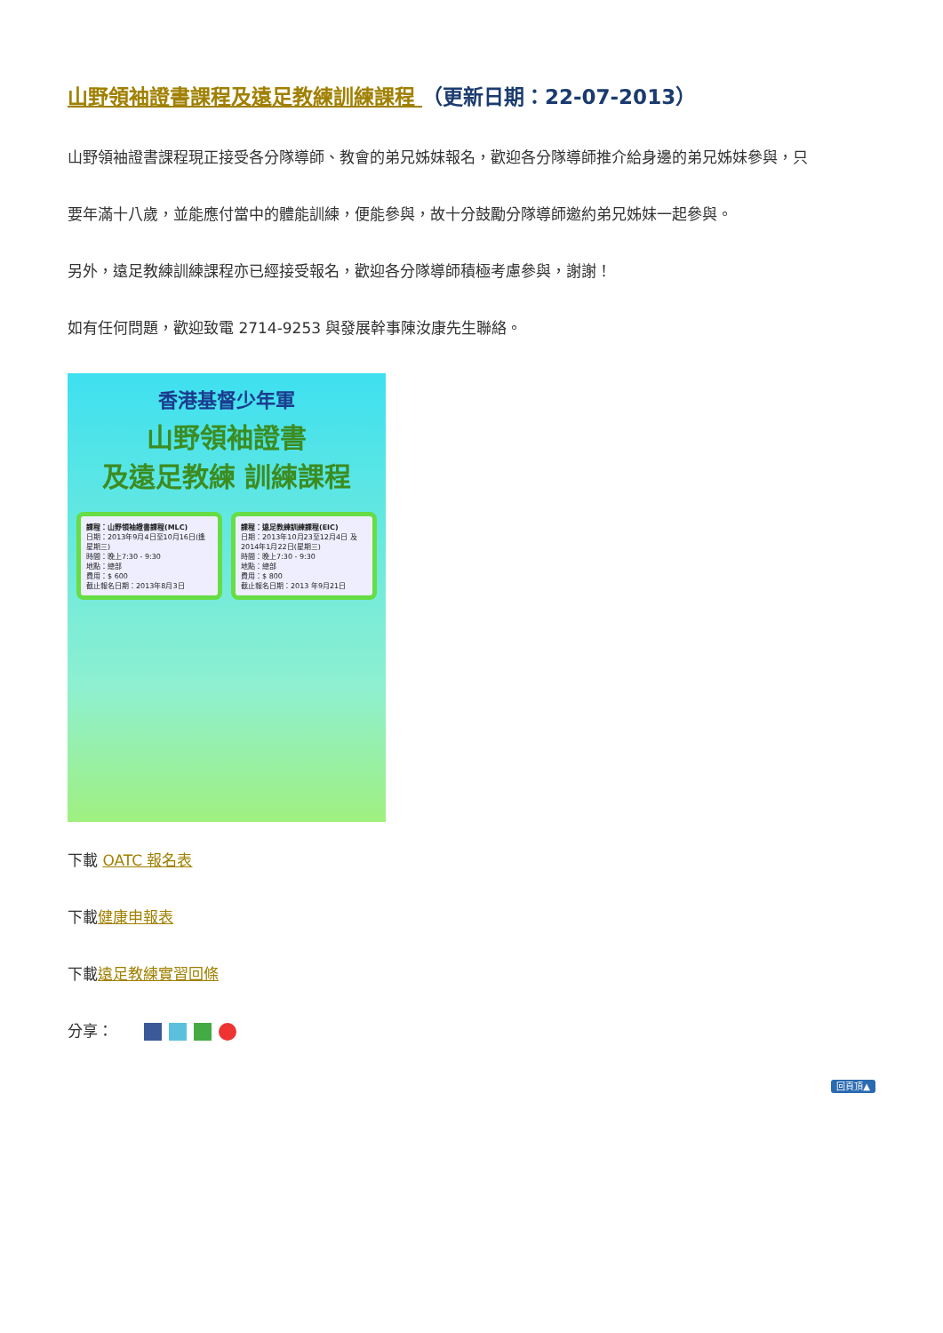山野領袖證書課程及遠足教練訓練課程 （更新日期：22-07-2013）
山野領袖證書課程現正接受各分隊導師、教會的弟兄姊妹報名，歡迎各分隊導師推介給身邊的弟兄姊妹參與，只
要年滿十八歲，並能應付當中的體能訓練，便能參與，故十分鼓勵分隊導師邀約弟兄姊妹一起參與。
另外，遠足教練訓練課程亦已經接受報名，歡迎各分隊導師積極考慮參與，謝謝！
如有任何問題，歡迎致電 2714-9253 與發展幹事陳汝康先生聯絡。
香港基督少年軍
山野領袖證書
及遠足教練 訓練課程
課程：山野領袖證書課程(MLC)
日期：2013年9月4日至10月16日(逢星期三)
時間：晚上7:30 - 9:30
地點：總部
費用：$ 600
截止報名日期：2013年8月3日
課程：遠足教練訓練課程(EIC)
日期：2013年10月23至12月4日 及2014年1月22日(星期三)
時間：晚上7:30 - 9:30
地點：總部
費用：$ 800
截止報名日期：2013 年9月21日
下載 OATC 報名表
下載健康申報表
下載遠足教練實習回條
分享：
回頁頂▲